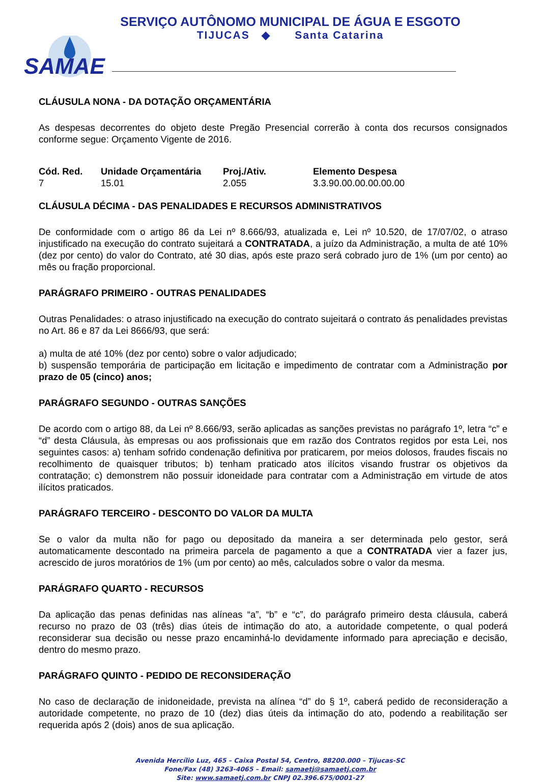SERVIÇO AUTÔNOMO MUNICIPAL DE ÁGUA E ESGOTO
TIJUCAS ◆ Santa Catarina
SAMAE
CLÁUSULA NONA - DA DOTAÇÃO ORÇAMENTÁRIA
As despesas decorrentes do objeto deste Pregão Presencial correrão à conta dos recursos consignados conforme segue: Orçamento Vigente de 2016.
| Cód. Red. | Unidade Orçamentária | Proj./Ativ. | Elemento Despesa |
| --- | --- | --- | --- |
| 7 | 15.01 | 2.055 | 3.3.90.00.00.00.00.00 |
CLÁUSULA DÉCIMA - DAS PENALIDADES E RECURSOS ADMINISTRATIVOS
De conformidade com o artigo 86 da Lei nº 8.666/93, atualizada e, Lei nº 10.520, de 17/07/02, o atraso injustificado na execução do contrato sujeitará a CONTRATADA, a juízo da Administração, a multa de até 10% (dez por cento) do valor do Contrato, até 30 dias, após este prazo será cobrado juro de 1% (um por cento) ao mês ou fração proporcional.
PARÁGRAFO PRIMEIRO - OUTRAS PENALIDADES
Outras Penalidades: o atraso injustificado na execução do contrato sujeitará o contrato ás penalidades previstas no Art. 86 e 87 da Lei 8666/93, que será:
a) multa de até 10% (dez por cento) sobre o valor adjudicado;
b) suspensão temporária de participação em licitação e impedimento de contratar com a Administração por prazo de 05 (cinco) anos;
PARÁGRAFO SEGUNDO - OUTRAS SANÇÕES
De acordo com o artigo 88, da Lei nº 8.666/93, serão aplicadas as sanções previstas no parágrafo 1º, letra “c” e “d” desta Cláusula, às empresas ou aos profissionais que em razão dos Contratos regidos por esta Lei, nos seguintes casos: a) tenham sofrido condenação definitiva por praticarem, por meios dolosos, fraudes fiscais no recolhimento de quaisquer tributos; b) tenham praticado atos ilícitos visando frustrar os objetivos da contratação; c) demonstrem não possuir idoneidade para contratar com a Administração em virtude de atos ilícitos praticados.
PARÁGRAFO TERCEIRO - DESCONTO DO VALOR DA MULTA
Se o valor da multa não for pago ou depositado da maneira a ser determinada pelo gestor, será automaticamente descontado na primeira parcela de pagamento a que a CONTRATADA vier a fazer jus, acrescido de juros moratórios de 1% (um por cento) ao mês, calculados sobre o valor da mesma.
PARÁGRAFO QUARTO - RECURSOS
Da aplicação das penas definidas nas alíneas “a”, “b” e “c”, do parágrafo primeiro desta cláusula, caberá recurso no prazo de 03 (três) dias úteis de intimação do ato, a autoridade competente, o qual poderá reconsiderar sua decisão ou nesse prazo encaminhá-lo devidamente informado para apreciação e decisão, dentro do mesmo prazo.
PARÁGRAFO QUINTO - PEDIDO DE RECONSIDERAÇÃO
No caso de declaração de inidoneidade, prevista na alínea “d” do § 1º, caberá pedido de reconsideração a autoridade competente, no prazo de 10 (dez) dias úteis da intimação do ato, podendo a reabilitação ser requerida após 2 (dois) anos de sua aplicação.
Avenida Hercílio Luz, 465 – Caixa Postal 54, Centro, 88200.000 – Tijucas-SC
Fone/Fax (48) 3263-4065 – Email: samaetj@samaetj.com.br
Site: www.samaetj.com.br CNPJ 02.396.675/0001-27